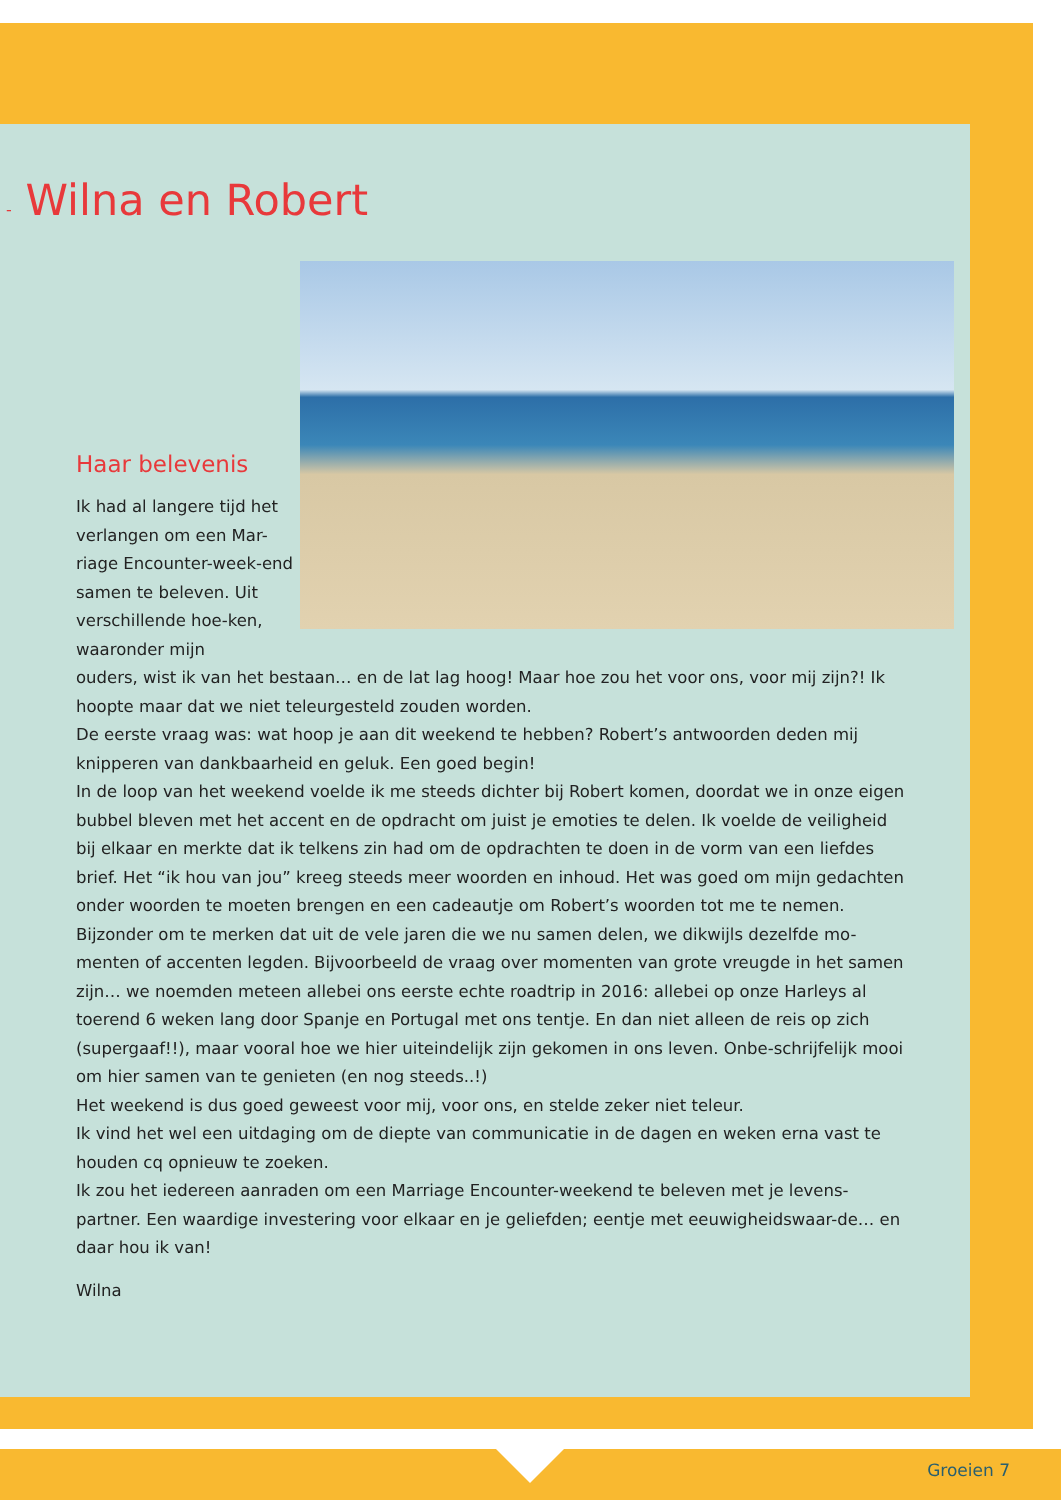- Wilna en Robert
Haar belevenis
Ik had al langere tijd het verlangen om een Mar-riage Encounter-week-end samen te beleven. Uit verschillende hoe-ken, waaronder mijn
ouders, wist ik van het bestaan… en de lat lag hoog! Maar hoe zou het voor ons, voor mij zijn?! Ik hoopte maar dat we niet teleurgesteld zouden worden.
De eerste vraag was: wat hoop je aan dit weekend te hebben? Robert’s antwoorden deden mij knipperen van dankbaarheid en geluk. Een goed begin!
In de loop van het weekend voelde ik me steeds dichter bij Robert komen, doordat we in onze eigen bubbel bleven met het accent en de opdracht om juist je emoties te delen. Ik voelde de veiligheid bij elkaar en merkte dat ik telkens zin had om de opdrachten te doen in de vorm van een liefdes brief. Het “ik hou van jou” kreeg steeds meer woorden en inhoud. Het was goed om mijn gedachten onder woorden te moeten brengen en een cadeautje om Robert’s woorden tot me te nemen.
Bijzonder om te merken dat uit de vele jaren die we nu samen delen, we dikwijls dezelfde mo-menten of accenten legden. Bijvoorbeeld de vraag over momenten van grote vreugde in het samen zijn… we noemden meteen allebei ons eerste echte roadtrip in 2016: allebei op onze Harleys al toerend 6 weken lang door Spanje en Portugal met ons tentje. En dan niet alleen de reis op zich (supergaaf!!), maar vooral hoe we hier uiteindelijk zijn gekomen in ons leven. Onbe-schrijfelijk mooi om hier samen van te genieten (en nog steeds..!)
Het weekend is dus goed geweest voor mij, voor ons, en stelde zeker niet teleur.
Ik vind het wel een uitdaging om de diepte van communicatie in de dagen en weken erna vast te houden cq opnieuw te zoeken.
Ik zou het iedereen aanraden om een Marriage Encounter-weekend te beleven met je levens-partner. Een waardige investering voor elkaar en je geliefden; eentje met eeuwigheidswaar-de… en daar hou ik van!
Wilna
Groeien 7